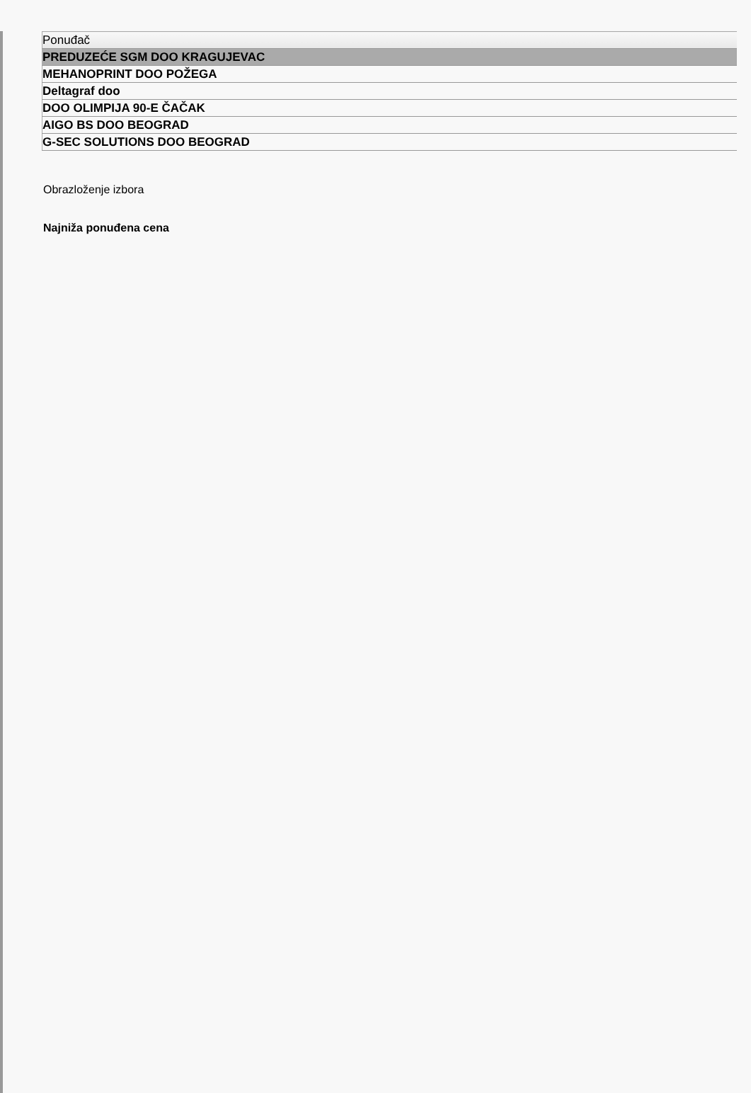| Ponuđač |
| --- |
| PREDUZEĆE SGM DOO KRAGUJEVAC |
| MEHANOPRINT DOO POŽEGA |
| Deltagraf doo |
| DOO OLIMPIJA 90-E ČAČAK |
| AIGO BS DOO BEOGRAD |
| G-SEC SOLUTIONS DOO BEOGRAD |
Obrazloženje izbora
Najniža ponuđena cena